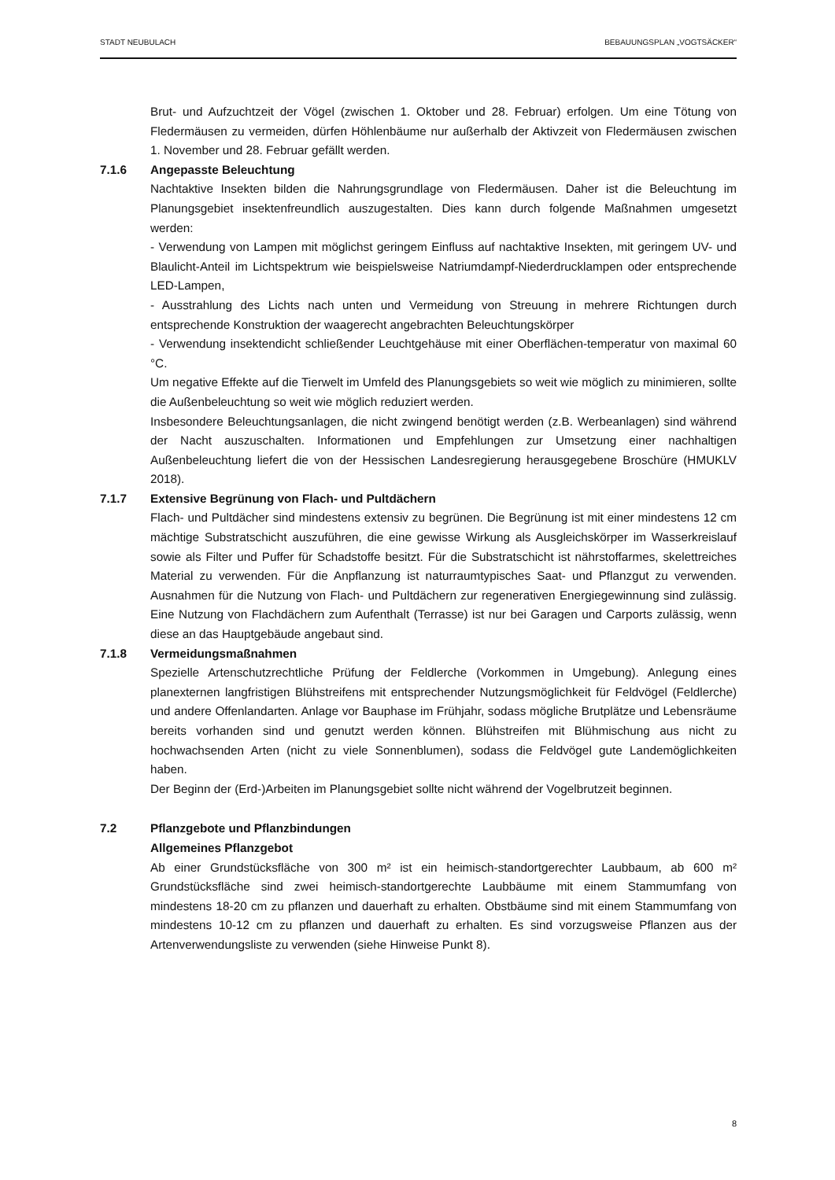STADT NEUBULACH BEBAUUNGSPLAN „VOGTSÄCKER“
Brut- und Aufzuchtzeit der Vögel (zwischen 1. Oktober und 28. Februar) erfolgen. Um eine Tötung von Fledermäusen zu vermeiden, dürfen Höhlenbäume nur außerhalb der Aktivzeit von Fledermäusen zwischen 1. November und 28. Februar gefällt werden.
7.1.6 Angepasste Beleuchtung
Nachtaktive Insekten bilden die Nahrungsgrundlage von Fledermäusen. Daher ist die Beleuchtung im Planungsgebiet insektenfreundlich auszugestalten. Dies kann durch folgende Maßnahmen umgesetzt werden:
- Verwendung von Lampen mit möglichst geringem Einfluss auf nachtaktive Insekten, mit geringem UV- und Blaulicht-Anteil im Lichtspektrum wie beispielsweise Natriumdampf-Niederdrucklampen oder entsprechende LED-Lampen,
- Ausstrahlung des Lichts nach unten und Vermeidung von Streuung in mehrere Richtungen durch entsprechende Konstruktion der waagerecht angebrachten Beleuchtungskörper
- Verwendung insektendicht schließender Leuchtgehäuse mit einer Oberflächen-temperatur von maximal 60 °C.
Um negative Effekte auf die Tierwelt im Umfeld des Planungsgebiets so weit wie möglich zu minimieren, sollte die Außenbeleuchtung so weit wie möglich reduziert werden.
Insbesondere Beleuchtungsanlagen, die nicht zwingend benötigt werden (z.B. Werbeanlagen) sind während der Nacht auszuschalten. Informationen und Empfehlungen zur Umsetzung einer nachhaltigen Außenbeleuchtung liefert die von der Hessischen Landesregierung herausgegebene Broschüre (HMUKLV 2018).
7.1.7 Extensive Begrünung von Flach- und Pultdächern
Flach- und Pultdächer sind mindestens extensiv zu begrünen. Die Begrünung ist mit einer mindestens 12 cm mächtige Substratschicht auszuführen, die eine gewisse Wirkung als Ausgleichskörper im Wasserkreislauf sowie als Filter und Puffer für Schadstoffe besitzt. Für die Substratschicht ist nährstoffarmes, skelettreiches Material zu verwenden. Für die Anpflanzung ist naturraumtypisches Saat- und Pflanzgut zu verwenden. Ausnahmen für die Nutzung von Flach- und Pultdächern zur regenerativen Energiegewinnung sind zulässig. Eine Nutzung von Flachdächern zum Aufenthalt (Terrasse) ist nur bei Garagen und Carports zulässig, wenn diese an das Hauptgebäude angebaut sind.
7.1.8 Vermeidungsmaßnahmen
Spezielle Artenschutzrechtliche Prüfung der Feldlerche (Vorkommen in Umgebung). Anlegung eines planexternen langfristigen Blühstreifens mit entsprechender Nutzungsmöglichkeit für Feldvögel (Feldlerche) und andere Offenlandarten. Anlage vor Bauphase im Frühjahr, sodass mögliche Brutplätze und Lebensräume bereits vorhanden sind und genutzt werden können. Blühstreifen mit Blühmischung aus nicht zu hochwachsenden Arten (nicht zu viele Sonnenblumen), sodass die Feldvögel gute Landemöglichkeiten haben.
Der Beginn der (Erd-)Arbeiten im Planungsgebiet sollte nicht während der Vogelbrutzeit beginnen.
7.2 Pflanzgebote und Pflanzbindungen
Allgemeines Pflanzgebot
Ab einer Grundstücksfläche von 300 m² ist ein heimisch-standortgerechter Laubbaum, ab 600 m² Grundstücksfläche sind zwei heimisch-standortgerechte Laubbäume mit einem Stammumfang von mindestens 18-20 cm zu pflanzen und dauerhaft zu erhalten. Obstbäume sind mit einem Stammumfang von mindestens 10-12 cm zu pflanzen und dauerhaft zu erhalten. Es sind vorzugsweise Pflanzen aus der Artenverwendungsliste zu verwenden (siehe Hinweise Punkt 8).
8